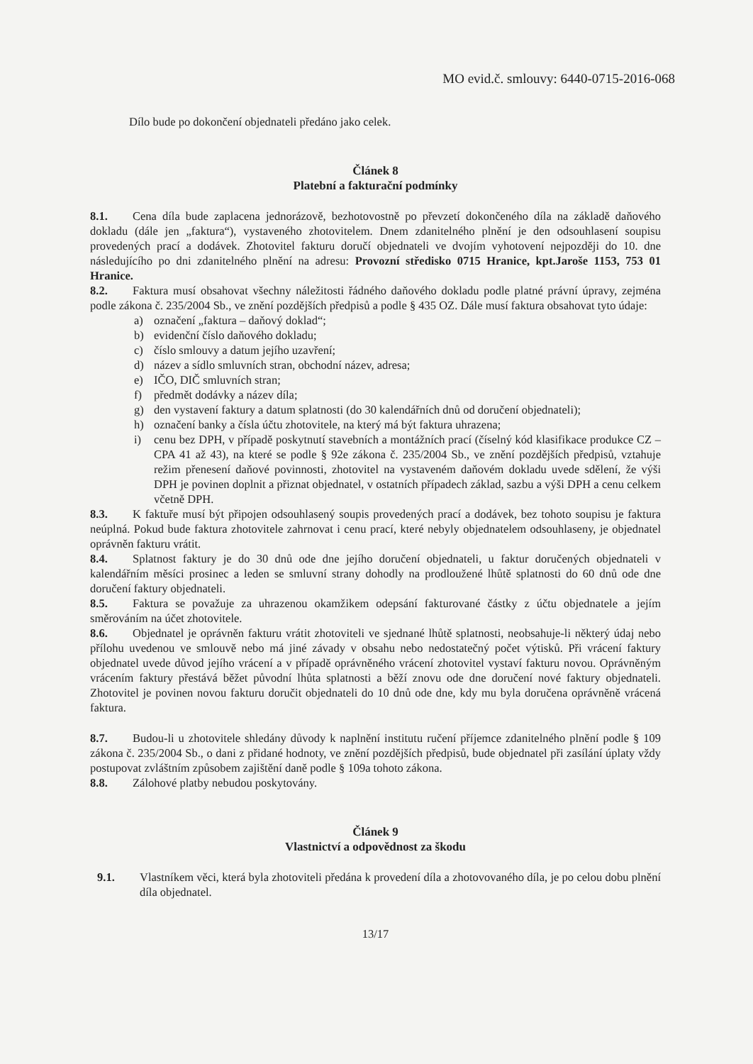MO evid.č. smlouvy: 6440-0715-2016-068
Dílo bude po dokončení objednateli předáno jako celek.
Článek 8
Platební a fakturační podmínky
8.1. Cena díla bude zaplacena jednorázově, bezhotovostně po převzetí dokončeného díla na základě daňového dokladu (dále jen „faktura“), vystaveného zhotovitelem. Dnem zdanitelného plnění je den odsouhlasení soupisu provedených prací a dodávek. Zhotovitel fakturu doručí objednateli ve dvojím vyhotovení nejpozději do 10. dne následujícího po dni zdanitelného plnění na adresu: Provozní středisko 0715 Hranice, kpt.Jaroše 1153, 753 01 Hranice.
8.2. Faktura musí obsahovat všechny náležitosti řádného daňového dokladu podle platné právní úpravy, zejména podle zákona č. 235/2004 Sb., ve znění pozdějších předpisů a podle § 435 OZ. Dále musí faktura obsahovat tyto údaje:
a) označení „faktura – daňový doklad“;
b) evidenční číslo daňového dokladu;
c) číslo smlouvy a datum jejího uzavření;
d) název a sídlo smluvních stran, obchodní název, adresa;
e) IČO, DIČ smluvních stran;
f) předmět dodávky a název díla;
g) den vystavení faktury a datum splatnosti (do 30 kalendářních dnů od doručení objednateli);
h) označení banky a čísla účtu zhotovitele, na který má být faktura uhrazena;
i) cenu bez DPH, v případě poskytnutí stavebních a montážních prací (číselný kód klasifikace produkce CZ – CPA 41 až 43), na které se podle § 92e zákona č. 235/2004 Sb., ve znění pozdějších předpisů, vztahuje režim přenesení daňové povinnosti, zhotovitel na vystaveném daňovém dokladu uvede sdělení, že výši DPH je povinen doplnit a přiznat objednatel, v ostatních případech základ, sazbu a výši DPH a cenu celkem včetně DPH.
8.3. K faktuře musí být připojen odsouhlasený soupis provedených prací a dodávek, bez tohoto soupisu je faktura neúplná. Pokud bude faktura zhotovitele zahrnovat i cenu prací, které nebyly objednatelem odsouhlaseny, je objednatel oprávněn fakturu vrátit.
8.4. Splatnost faktury je do 30 dnů ode dne jejího doručení objednateli, u faktur doručených objednateli v kalendářním měsíci prosinec a leden se smluvní strany dohodly na prodloužené lhůtě splatnosti do 60 dnů ode dne doručení faktury objednateli.
8.5. Faktura se považuje za uhrazenou okamžikem odepsání fakturované částky z účtu objednatele a jejím směrováním na účet zhotovitele.
8.6. Objednatel je oprávněn fakturu vrátit zhotoviteli ve sjednané lhůtě splatnosti, neobsahuje-li některý údaj nebo přílohu uvedenou ve smlouvě nebo má jiné závady v obsahu nebo nedostatečný počet výtisků. Při vrácení faktury objednatel uvede důvod jejího vrácení a v případě oprávněného vrácení zhotovitel vystaví fakturu novou. Oprávněným vrácením faktury přestává běžet původní lhůta splatnosti a běží znovu ode dne doručení nové faktury objednateli. Zhotovitel je povinen novou fakturu doručit objednateli do 10 dnů ode dne, kdy mu byla doručena oprávněně vrácená faktura.
8.7. Budou-li u zhotovitele shledány důvody k naplnění institutu ručení příjemce zdanitelného plnění podle § 109 zákona č. 235/2004 Sb., o dani z přidané hodnoty, ve znění pozdějších předpisů, bude objednatel při zasílání úplaty vždy postupovat zvláštním způsobem zajištění daně podle § 109a tohoto zákona.
8.8. Zálohové platby nebudou poskytovány.
Článek 9
Vlastnictví a odpovědnost za škodu
9.1. Vlastníkem věci, která byla zhotoviteli předána k provedení díla a zhotovovaného díla, je po celou dobu plnění díla objednatel.
13/17